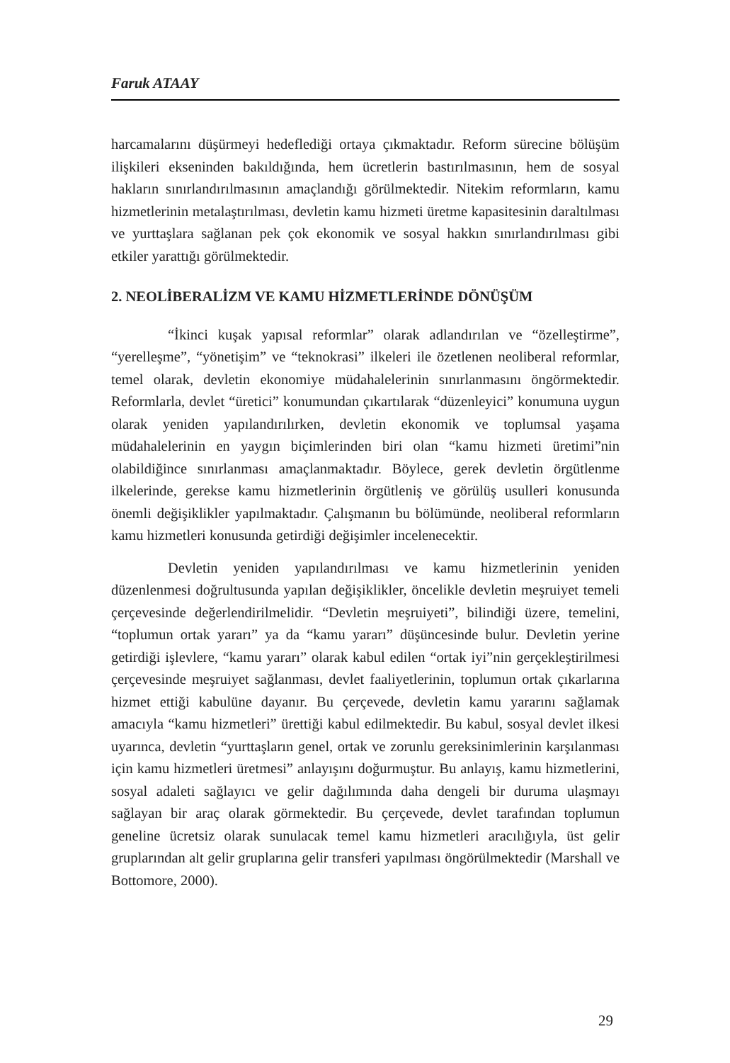Faruk ATAAY
harcamalarını düşürmeyi hedeflediği ortaya çıkmaktadır. Reform sürecine bölüşüm ilişkileri ekseninden bakıldığında, hem ücretlerin bastırılmasının, hem de sosyal hakların sınırlandırılmasının amaçlandığı görülmektedir. Nitekim reformların, kamu hizmetlerinin metalaştırılması, devletin kamu hizmeti üretme kapasitesinin daraltılması ve yurttaşlara sağlanan pek çok ekonomik ve sosyal hakkın sınırlandırılması gibi etkiler yarattığı görülmektedir.
2. NEOLİBERALİZM VE KAMU HİZMETLERİNDE DÖNÜŞÜM
“İkinci kuşak yapısal reformlar” olarak adlandırılan ve “özelleştirme”, “yerelleşme”, “yönetişim” ve “teknokrasi” ilkeleri ile özetlenen neoliberal reformlar, temel olarak, devletin ekonomiye müdahalelerinin sınırlanmasını öngörmektedir. Reformlarla, devlet “üretici” konumundan çıkartılarak “düzenleyici” konumuna uygun olarak yeniden yapılandırılırken, devletin ekonomik ve toplumsal yaşama müdahalelerinin en yaygın biçimlerinden biri olan “kamu hizmeti üretimi”nin olabildiğince sınırlanması amaçlanmaktadır. Böylece, gerek devletin örgütlenme ilkelerinde, gerekse kamu hizmetlerinin örgütleniş ve görülüş usulleri konusunda önemli değişiklikler yapılmaktadır. Çalışmanın bu bölümünde, neoliberal reformların kamu hizmetleri konusunda getirdiği değişimler incelenecektir.
Devletin yeniden yapılandırılması ve kamu hizmetlerinin yeniden düzenlenmesi doğrultusunda yapılan değişiklikler, öncelikle devletin meşruiyet temeli çerçevesinde değerlendirilmelidir. “Devletin meşruiyeti”, bilindiği üzere, temelini, “toplumun ortak yararı” ya da “kamu yararı” düşüncesinde bulur. Devletin yerine getirdiği işlevlere, “kamu yararı” olarak kabul edilen “ortak iyi”nin gerçekleştirilmesi çerçevesinde meşruiyet sağlanması, devlet faaliyetlerinin, toplumun ortak çıkarlarına hizmet ettiği kabulüne dayanır. Bu çerçevede, devletin kamu yararını sağlamak amacıyla “kamu hizmetleri” ürettiği kabul edilmektedir. Bu kabul, sosyal devlet ilkesi uyarınca, devletin “yurttaşların genel, ortak ve zorunlu gereksinimlerinin karşılanması için kamu hizmetleri üretmesi” anlayışını doğurmuştur. Bu anlayış, kamu hizmetlerini, sosyal adaleti sağlayıcı ve gelir dağılımında daha dengeli bir duruma ulaşmayı sağlayan bir araç olarak görmektedir. Bu çerçevede, devlet tarafından toplumun geneline ücretsiz olarak sunulacak temel kamu hizmetleri aracılığıyla, üst gelir gruplarından alt gelir gruplarına gelir transferi yapılması öngörülmektedir (Marshall ve Bottomore, 2000).
29